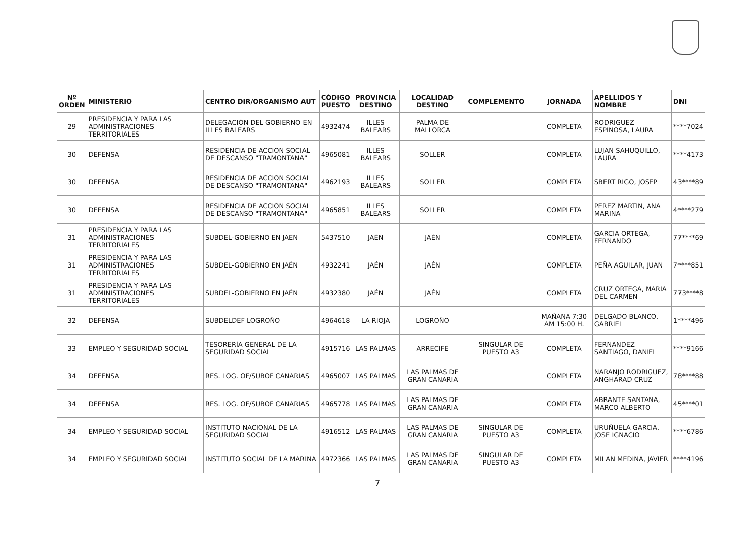| Nº ORDEN | MINISTERIO | CENTRO DIR/ORGANISMO AUT | CÓDIGO PUESTO | PROVINCIA DESTINO | LOCALIDAD DESTINO | COMPLEMENTO | JORNADA | APELLIDOS Y NOMBRE | DNI |
| --- | --- | --- | --- | --- | --- | --- | --- | --- | --- |
| 29 | PRESIDENCIA Y PARA LAS ADMINISTRACIONES TERRITORIALES | DELEGACIÓN DEL GOBIERNO EN ILLES BALEARS | 4932474 | ILLES BALEARS | PALMA DE MALLORCA | | COMPLETA | RODRIGUEZ ESPINOSA, LAURA | ****7024 |
| 30 | DEFENSA | RESIDENCIA DE ACCION SOCIAL DE DESCANSO "TRAMONTANA" | 4965081 | ILLES BALEARS | SOLLER | | COMPLETA | LUJAN SAHUQUILLO, LAURA | ****4173 |
| 30 | DEFENSA | RESIDENCIA DE ACCION SOCIAL DE DESCANSO "TRAMONTANA" | 4962193 | ILLES BALEARS | SOLLER | | COMPLETA | SBERT RIGO, JOSEP | 43****89 |
| 30 | DEFENSA | RESIDENCIA DE ACCION SOCIAL DE DESCANSO "TRAMONTANA" | 4965851 | ILLES BALEARS | SOLLER | | COMPLETA | PEREZ MARTIN, ANA MARINA | 4****279 |
| 31 | PRESIDENCIA Y PARA LAS ADMINISTRACIONES TERRITORIALES | SUBDEL-GOBIERNO EN JAEN | 5437510 | JAÉN | JAÉN | | COMPLETA | GARCIA ORTEGA, FERNANDO | 77****69 |
| 31 | PRESIDENCIA Y PARA LAS ADMINISTRACIONES TERRITORIALES | SUBDEL-GOBIERNO EN JAÉN | 4932241 | JAÉN | JAÉN | | COMPLETA | PEÑA AGUILAR, JUAN | 7****851 |
| 31 | PRESIDENCIA Y PARA LAS ADMINISTRACIONES TERRITORIALES | SUBDEL-GOBIERNO EN JAÉN | 4932380 | JAÉN | JAÉN | | COMPLETA | CRUZ ORTEGA, MARIA DEL CARMEN | 773****8 |
| 32 | DEFENSA | SUBDELDEF LOGROÑO | 4964618 | LA RIOJA | LOGROÑO | | MAÑANA 7:30 AM 15:00 H. | DELGADO BLANCO, GABRIEL | 1****496 |
| 33 | EMPLEO Y SEGURIDAD SOCIAL | TESORERÍA GENERAL DE LA SEGURIDAD SOCIAL | 4915716 | LAS PALMAS | ARRECIFE | SINGULAR DE PUESTO A3 | COMPLETA | FERNANDEZ SANTIAGO, DANIEL | ****9166 |
| 34 | DEFENSA | RES. LOG. OF/SUBOF CANARIAS | 4965007 | LAS PALMAS | LAS PALMAS DE GRAN CANARIA | | COMPLETA | NARANJO RODRIGUEZ, ANGHARAD CRUZ | 78****88 |
| 34 | DEFENSA | RES. LOG. OF/SUBOF CANARIAS | 4965778 | LAS PALMAS | LAS PALMAS DE GRAN CANARIA | | COMPLETA | ABRANTE SANTANA, MARCO ALBERTO | 45****01 |
| 34 | EMPLEO Y SEGURIDAD SOCIAL | INSTITUTO NACIONAL DE LA SEGURIDAD SOCIAL | 4916512 | LAS PALMAS | LAS PALMAS DE GRAN CANARIA | SINGULAR DE PUESTO A3 | COMPLETA | URUÑUELA GARCIA, JOSE IGNACIO | ****6786 |
| 34 | EMPLEO Y SEGURIDAD SOCIAL | INSTITUTO SOCIAL DE LA MARINA | 4972366 | LAS PALMAS | LAS PALMAS DE GRAN CANARIA | SINGULAR DE PUESTO A3 | COMPLETA | MILAN MEDINA, JAVIER | ****4196 |
7